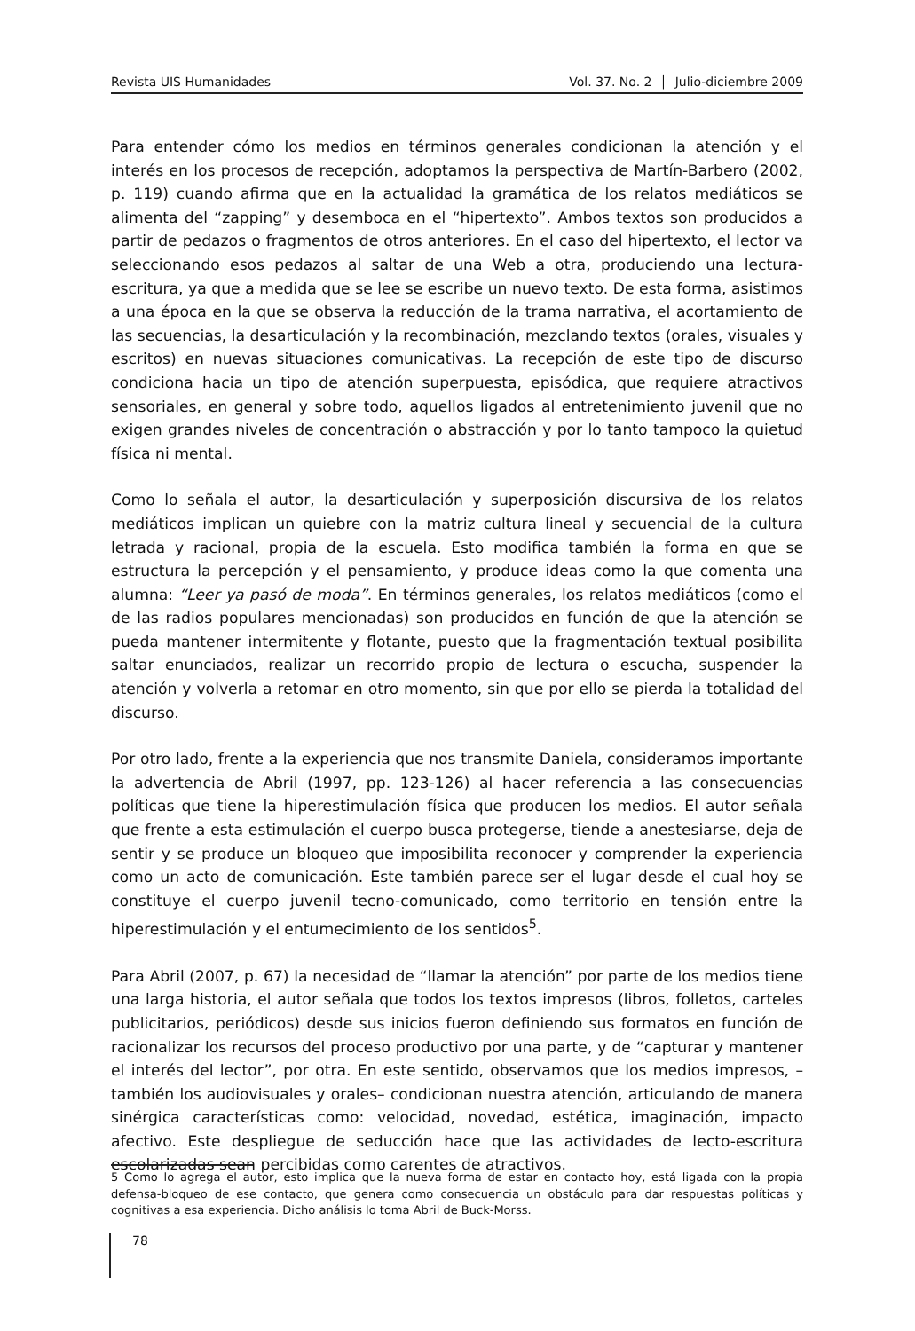Revista UIS Humanidades Vol. 37. No. 2 │ Julio-diciembre 2009
Para entender cómo los medios en términos generales condicionan la atención y el interés en los procesos de recepción, adoptamos la perspectiva de Martín-Barbero (2002, p. 119) cuando afirma que en la actualidad la gramática de los relatos mediáticos se alimenta del “zapping” y desemboca en el “hipertexto”. Ambos textos son producidos a partir de pedazos o fragmentos de otros anteriores. En el caso del hipertexto, el lector va seleccionando esos pedazos al saltar de una Web a otra, produciendo una lectura-escritura, ya que a medida que se lee se escribe un nuevo texto. De esta forma, asistimos a una época en la que se observa la reducción de la trama narrativa, el acortamiento de las secuencias, la desarticulación y la recombinación, mezclando textos (orales, visuales y escritos) en nuevas situaciones comunicativas. La recepción de este tipo de discurso condiciona hacia un tipo de atención superpuesta, episódica, que requiere atractivos sensoriales, en general y sobre todo, aquellos ligados al entretenimiento juvenil que no exigen grandes niveles de concentración o abstracción y por lo tanto tampoco la quietud física ni mental.
Como lo señala el autor, la desarticulación y superposición discursiva de los relatos mediáticos implican un quiebre con la matriz cultura lineal y secuencial de la cultura letrada y racional, propia de la escuela. Esto modifica también la forma en que se estructura la percepción y el pensamiento, y produce ideas como la que comenta una alumna: “Leer ya pasó de moda”. En términos generales, los relatos mediáticos (como el de las radios populares mencionadas) son producidos en función de que la atención se pueda mantener intermitente y flotante, puesto que la fragmentación textual posibilita saltar enunciados, realizar un recorrido propio de lectura o escucha, suspender la atención y volverla a retomar en otro momento, sin que por ello se pierda la totalidad del discurso.
Por otro lado, frente a la experiencia que nos transmite Daniela, consideramos importante la advertencia de Abril (1997, pp. 123-126) al hacer referencia a las consecuencias políticas que tiene la hiperestimulación física que producen los medios. El autor señala que frente a esta estimulación el cuerpo busca protegerse, tiende a anestesiarse, deja de sentir y se produce un bloqueo que imposibilita reconocer y comprender la experiencia como un acto de comunicación. Este también parece ser el lugar desde el cual hoy se constituye el cuerpo juvenil tecno-comunicado, como territorio en tensión entre la hiperestimulación y el entumecimiento de los sentidos<sup>5</sup>.
Para Abril (2007, p. 67) la necesidad de “llamar la atención” por parte de los medios tiene una larga historia, el autor señala que todos los textos impresos (libros, folletos, carteles publicitarios, periódicos) desde sus inicios fueron definiendo sus formatos en función de racionalizar los recursos del proceso productivo por una parte, y de “capturar y mantener el interés del lector”, por otra. En este sentido, observamos que los medios impresos, –también los audiovisuales y orales– condicionan nuestra atención, articulando de manera sinérgica características como: velocidad, novedad, estética, imaginación, impacto afectivo. Este despliegue de seducción hace que las actividades de lecto-escritura escolarizadas sean percibidas como carentes de atractivos.
5 Como lo agrega el autor, esto implica que la nueva forma de estar en contacto hoy, está ligada con la propia defensa-bloqueo de ese contacto, que genera como consecuencia un obstáculo para dar respuestas políticas y cognitivas a esa experiencia. Dicho análisis lo toma Abril de Buck-Morss.
78